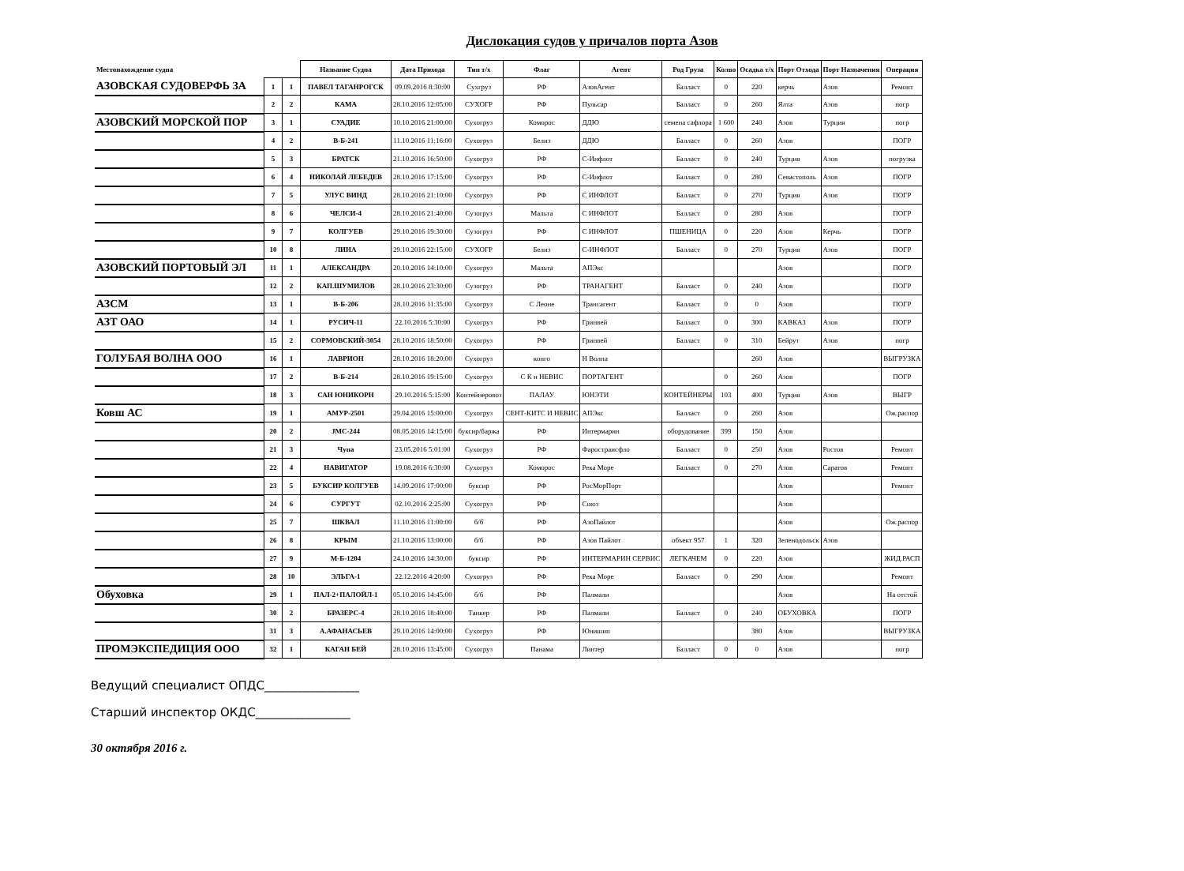Дислокация судов у причалов порта Азов
| Местонахождение судна | | | Название Судна | Дата Прихода | Тип т/х | Флаг | Агент | Род Груза | Колво | Осадка т/х | Порт Отхода | Порт Назначения | Операция |
| --- | --- | --- | --- | --- | --- | --- | --- | --- | --- | --- | --- | --- | --- |
| АЗОВСКАЯ СУДОВЕРФЬ ЗА | 1 | 1 | ПАВЕЛ ТАГАНРОГСК | 09.09.2016 8:30:00 | Сухгруз | РФ | АзовАгент | Балласт | 0 | 220 | керчь | Азов | Ремонт |
| | 2 | 2 | КАМА | 28.10.2016 12:05:00 | СУХОГР | РФ | Пульсар | Балласт | 0 | 260 | Ялта | Азов | погр |
| АЗОВСКИЙ МОРСКОЙ ПОР | 3 | 1 | СУАДИЕ | 10.10.2016 21:00:00 | Сухогруз | Коморос | ДДЮ | семена сафлора | 1 600 | 240 | Азов | Турция | погр |
| | 4 | 2 | В-Б-241 | 11.10.2016 11:16:00 | Сухогруз | Белиз | ДДЮ | Балласт | 0 | 260 | Азов | | ПОГР |
| | 5 | 3 | БРАТСК | 21.10.2016 16:50:00 | Сухогруз | РФ | С-Инфлот | Балласт | 0 | 240 | Турция | Азов | погрузка |
| | 6 | 4 | НИКОЛАЙ ЛЕБЕДЕВ | 28.10.2016 17:15:00 | Сухогруз | РФ | С-Инфлот | Балласт | 0 | 280 | Севастополь | Азов | ПОГР |
| | 7 | 5 | УЛУС ВИНД | 28.10.2016 21:10:00 | Сухогруз | РФ | С ИНФЛОТ | Балласт | 0 | 270 | Турция | Азов | ПОГР |
| | 8 | 6 | ЧЕЛСИ-4 | 28.10.2016 21:40:00 | Сузогруз | Мальта | С ИНФЛОТ | Балласт | 0 | 280 | Азов | | ПОГР |
| | 9 | 7 | КОЛГУЕВ | 29.10.2016 19:30:00 | Сузогруз | РФ | С ИНФЛОТ | ПШЕНИЦА | 0 | 220 | Азов | Керчь | ПОГР |
| | 10 | 8 | ЛИНА | 29.10.2016 22:15:00 | СУХОГР | Белиз | С-ИНФЛОТ | Балласт | 0 | 270 | Турция | Азов | ПОГР |
| АЗОВСКИЙ ПОРТОВЫЙ ЭЛ | 11 | 1 | АЛЕКСАНДРА | 20.10.2016 14:10:00 | Сухогруз | Мальта | АПЭкс | | | | Азов | | ПОГР |
| | 12 | 2 | КАП.ШУМИЛОВ | 28.10.2016 23:30:00 | Сузогруз | РФ | ТРАНАГЕНТ | Балласт | 0 | 240 | Азов | | ПОГР |
| АЗСМ | 13 | 1 | В-Б-206 | 28.10.2016 11:35:00 | Сухогруз | С Леоне | Трансагент | Балласт | 0 | 0 | Азов | | ПОГР |
| АЗТ ОАО | 14 | 1 | РУСИЧ-11 | 22.10.2016 5:30:00 | Сухогруз | РФ | Гринвей | Балласт | 0 | 300 | КАВКАЗ | Азов | ПОГР |
| | 15 | 2 | СОРМОВСКИЙ-3054 | 28.10.2016 18:50:00 | Сухогруз | РФ | Гринвей | Балласт | 0 | 310 | Бейрут | Азов | погр |
| ГОЛУБАЯ ВОЛНА ООО | 16 | 1 | ЛАВРИОН | 28.10.2016 18:20:00 | Сухогруз | конго | Н Волна | | | 260 | Азов | | ВЫГРУЗКА |
| | 17 | 2 | В-Б-214 | 28.10.2016 19:15:00 | Сухогруз | С К и НЕВИС | ПОРТАГЕНТ | | 0 | 260 | Азов | | ПОГР |
| | 18 | 3 | САН ЮНИКОРН | 29.10.2016 5:15:00 | Контейнеровоз | ПАЛАУ | ЮНЭТИ | КОНТЕЙНЕРЫ | 103 | 400 | Турция | Азов | ВЫГР |
| Ковш АС | 19 | 1 | АМУР-2501 | 29.04.2016 15:00:00 | Сухогруз | СЕНТ-КИТС И НЕВИС | АПЭкс | Балласт | 0 | 260 | Азов | | Ож.распор |
| | 20 | 2 | ЈМС-244 | 08.05.2016 14:15:00 | буксир/баржа | РФ | Интермарин | оборудование | 399 | 150 | Азов | | |
| | 21 | 3 | Чупа | 23.05.2016 5:01:00 | Сухогруз | РФ | Фаростраисфло | Балласт | 0 | 250 | Азов | Ростов | Ремонт |
| | 22 | 4 | НАВИГАТОР | 19.08.2016 6:30:00 | Сухогруз | Коморос | Река Море | Балласт | 0 | 270 | Азов | Саратов | Ремонт |
| | 23 | 5 | БУКСИР КОЛГУЕВ | 14.09.2016 17:00:00 | буксир | РФ | РосМорПорт | | | | Азов | | Ремонт |
| | 24 | 6 | СУРГУТ | 02.10.2016 2:25:00 | Сухогруз | РФ | Союз | | | | Азов | | |
| | 25 | 7 | ШКВАЛ | 11.10.2016 11:00:00 | б/б | РФ | АзоПайлот | | | | Азов | | Ож.распор |
| | 26 | 8 | КРЫМ | 21.10.2016 13:00:00 | б/б | РФ | Азов Пайлот | объект 957 | 1 | 320 | Зеленодольск | Азов | |
| | 27 | 9 | М-Б-1204 | 24.10.2016 14:30:00 | буксир | РФ | ИНТЕРМАРИН СЕРВИС | ЛЕГКАЧЕМ | 0 | 220 | Азов | | ЖИД.РАСП |
| | 28 | 10 | ЭЛЬГА-1 | 22.12.2016 4:20:00 | Сухогруз | РФ | Река Море | Балласт | 0 | 290 | Азов | | Ремонт |
| Обуховка | 29 | 1 | ПАЛ-2+ПАЛОЙЛ-1 | 05.10.2016 14:45:00 | б/б | РФ | Палмали | | | | Азов | | На отстой |
| | 30 | 2 | БРАЗЕРС-4 | 28.10.2016 18:40:00 | Танкер | РФ | Палмали | Балласт | 0 | 240 | ОБУХОВКА | | ПОГР |
| | 31 | 3 | А.АФАНАСЬЕВ | 29.10.2016 14:00:00 | Сухогруз | РФ | Юнишип | | | 380 | Азов | | ВЫГРУЗКА |
| ПРОМЭКСПЕДИЦИЯ ООО | 32 | 1 | КАГАН БЕЙ | 28.10.2016 13:45:00 | Сухогруз | Панама | Линтер | Балласт | 0 | 0 | Азов | | погр |
Ведущий специалист ОПДС________________
Старший инспектор ОКДС________________
30 октября 2016 г.